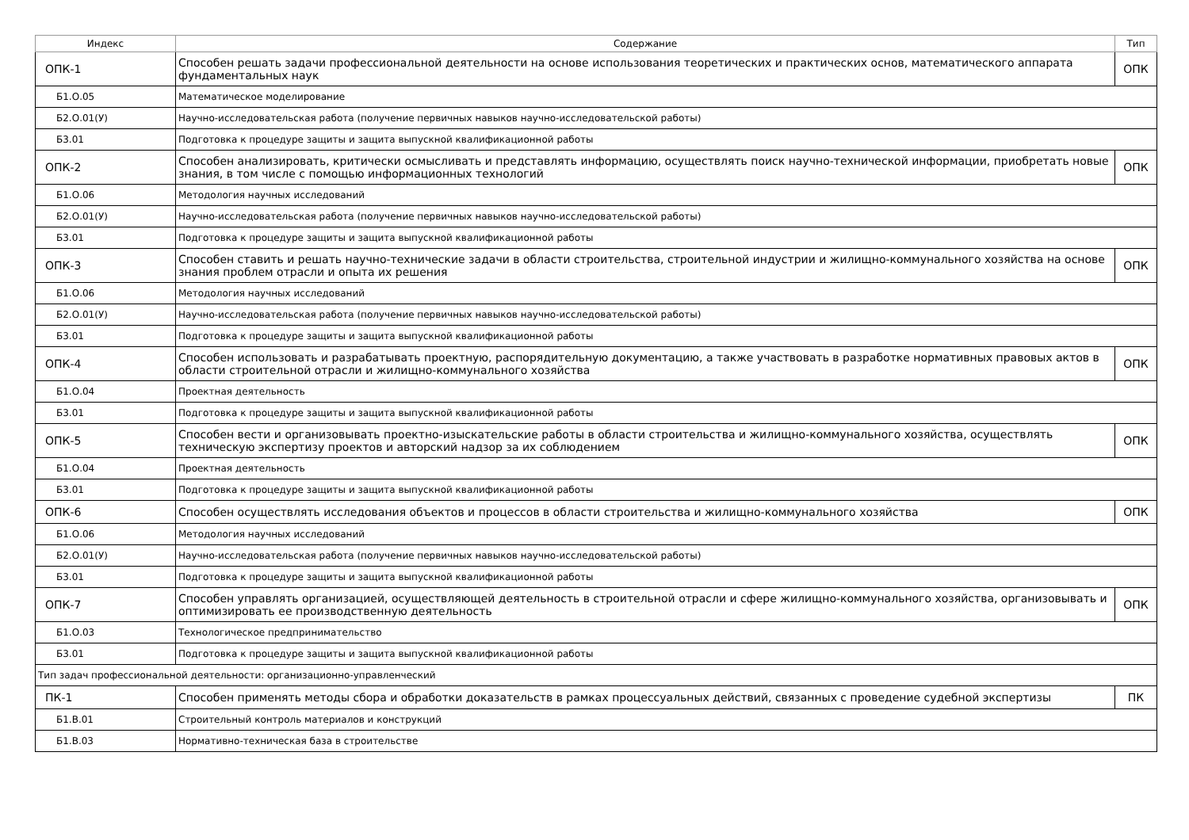| Индекс | Содержание | Тип |
| --- | --- | --- |
| ОПК-1 | Способен решать задачи профессиональной деятельности на основе использования теоретических и практических основ, математического аппарата фундаментальных наук | ОПК |
| Б1.О.05 | Математическое моделирование | |
| Б2.О.01(У) | Научно-исследовательская работа (получение первичных навыков научно-исследовательской работы) | |
| Б3.01 | Подготовка к процедуре защиты и защита выпускной квалификационной работы | |
| ОПК-2 | Способен анализировать, критически осмысливать и представлять информацию, осуществлять поиск научно-технической информации, приобретать новые знания, в том числе с помощью информационных технологий | ОПК |
| Б1.О.06 | Методология научных исследований | |
| Б2.О.01(У) | Научно-исследовательская работа (получение первичных навыков научно-исследовательской работы) | |
| Б3.01 | Подготовка к процедуре защиты и защита выпускной квалификационной работы | |
| ОПК-3 | Способен ставить и решать научно-технические задачи в области строительства, строительной индустрии и жилищно-коммунального хозяйства на основе знания проблем отрасли и опыта их решения | ОПК |
| Б1.О.06 | Методология научных исследований | |
| Б2.О.01(У) | Научно-исследовательская работа (получение первичных навыков научно-исследовательской работы) | |
| Б3.01 | Подготовка к процедуре защиты и защита выпускной квалификационной работы | |
| ОПК-4 | Способен использовать и разрабатывать проектную, распорядительную документацию, а также участвовать в разработке нормативных правовых актов в области строительной отрасли и жилищно-коммунального хозяйства | ОПК |
| Б1.О.04 | Проектная деятельность | |
| Б3.01 | Подготовка к процедуре защиты и защита выпускной квалификационной работы | |
| ОПК-5 | Способен вести и организовывать проектно-изыскательские работы в области строительства и жилищно-коммунального хозяйства, осуществлять техническую экспертизу проектов и авторский надзор за их соблюдением | ОПК |
| Б1.О.04 | Проектная деятельность | |
| Б3.01 | Подготовка к процедуре защиты и защита выпускной квалификационной работы | |
| ОПК-6 | Способен осуществлять исследования объектов и процессов в области строительства и жилищно-коммунального хозяйства | ОПК |
| Б1.О.06 | Методология научных исследований | |
| Б2.О.01(У) | Научно-исследовательская работа (получение первичных навыков научно-исследовательской работы) | |
| Б3.01 | Подготовка к процедуре защиты и защита выпускной квалификационной работы | |
| ОПК-7 | Способен управлять организацией, осуществляющей деятельность в строительной отрасли и сфере жилищно-коммунального хозяйства, организовывать и оптимизировать ее производственную деятельность | ОПК |
| Б1.О.03 | Технологическое предпринимательство | |
| Б3.01 | Подготовка к процедуре защиты и защита выпускной квалификационной работы | |
| Тип задач профессиональной деятельности: организационно-управленческий | | |
| ПК-1 | Способен применять методы сбора и обработки доказательств в рамках процессуальных действий, связанных с проведение судебной экспертизы | ПК |
| Б1.В.01 | Строительный контроль материалов и конструкций | |
| Б1.В.03 | Нормативно-техническая база в строительстве | |